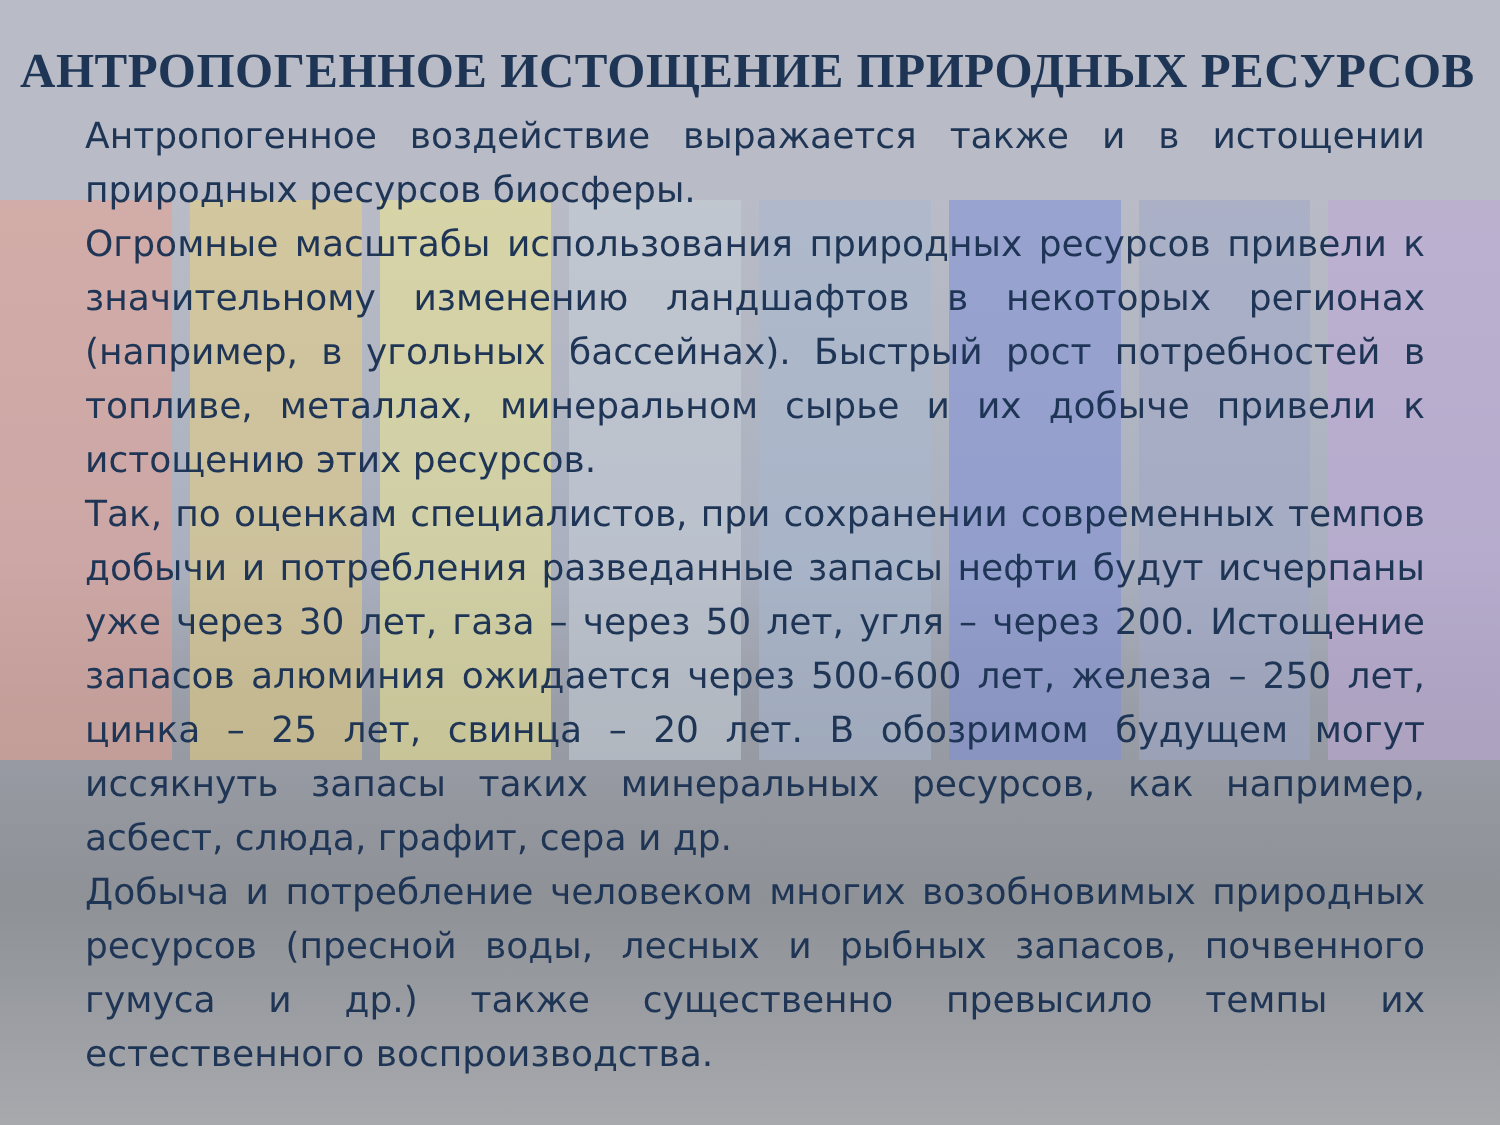АНТРОПОГЕННОЕ ИСТОЩЕНИЕ ПРИРОДНЫХ РЕСУРСОВ
Антропогенное воздействие выражается также и в истощении природных ресурсов биосферы.
Огромные масштабы использования природных ресурсов привели к значительному изменению ландшафтов в некоторых регионах (например, в угольных бассейнах). Быстрый рост потребностей в топливе, металлах, минеральном сырье и их добыче привели к истощению этих ресурсов.
Так, по оценкам специалистов, при сохранении современных темпов добычи и потребления разведанные запасы нефти будут исчерпаны уже через 30 лет, газа – через 50 лет, угля – через 200. Истощение запасов алюминия ожидается через 500-600 лет, железа – 250 лет, цинка – 25 лет, свинца – 20 лет. В обозримом будущем могут иссякнуть запасы таких минеральных ресурсов, как например, асбест, слюда, графит, сера и др.
Добыча и потребление человеком многих возобновимых природных ресурсов (пресной воды, лесных и рыбных запасов, почвенного гумуса и др.) также существенно превысило темпы их естественного воспроизводства.